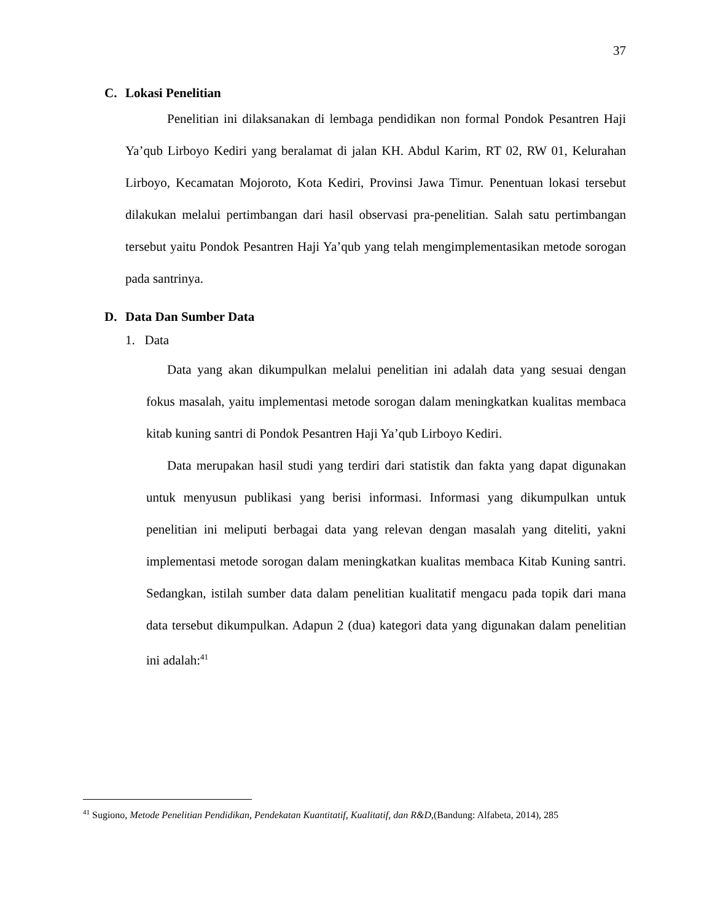37
C. Lokasi Penelitian
Penelitian ini dilaksanakan di lembaga pendidikan non formal Pondok Pesantren Haji Ya’qub Lirboyo Kediri yang beralamat di jalan KH. Abdul Karim, RT 02, RW 01, Kelurahan Lirboyo, Kecamatan Mojoroto, Kota Kediri, Provinsi Jawa Timur. Penentuan lokasi tersebut dilakukan melalui pertimbangan dari hasil observasi pra-penelitian. Salah satu pertimbangan tersebut yaitu Pondok Pesantren Haji Ya’qub yang telah mengimplementasikan metode sorogan pada santrinya.
D. Data Dan Sumber Data
1. Data
Data yang akan dikumpulkan melalui penelitian ini adalah data yang sesuai dengan fokus masalah, yaitu implementasi metode sorogan dalam meningkatkan kualitas membaca kitab kuning santri di Pondok Pesantren Haji Ya’qub Lirboyo Kediri.
Data merupakan hasil studi yang terdiri dari statistik dan fakta yang dapat digunakan untuk menyusun publikasi yang berisi informasi. Informasi yang dikumpulkan untuk penelitian ini meliputi berbagai data yang relevan dengan masalah yang diteliti, yakni implementasi metode sorogan dalam meningkatkan kualitas membaca Kitab Kuning santri. Sedangkan, istilah sumber data dalam penelitian kualitatif mengacu pada topik dari mana data tersebut dikumpulkan. Adapun 2 (dua) kategori data yang digunakan dalam penelitian ini adalah:<sup>41</sup>
<sup>41</sup> Sugiono, Metode Penelitian Pendidikan, Pendekatan Kuantitatif, Kualitatif, dan R&D,(Bandung: Alfabeta, 2014), 285